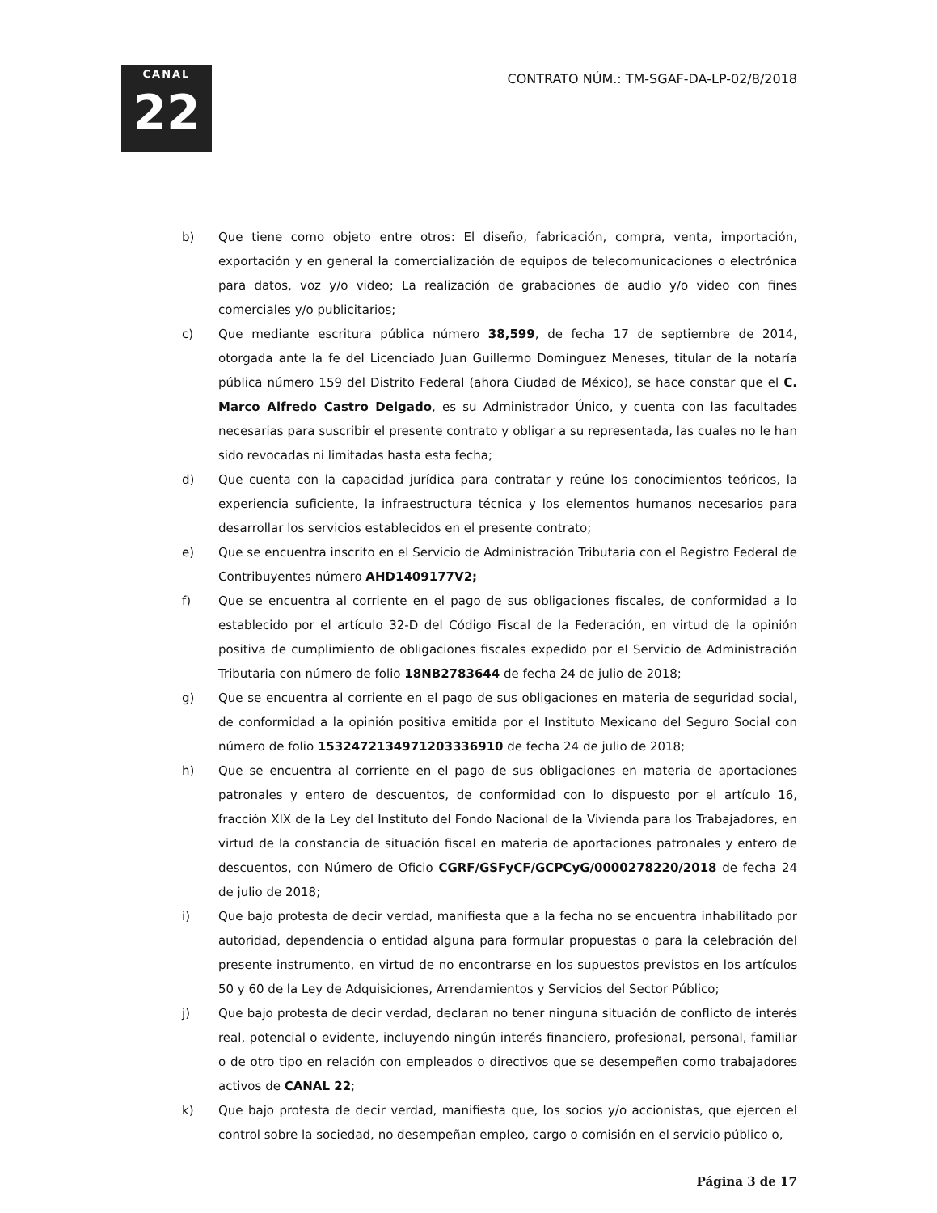CANAL
22
CONTRATO NÚM.: TM-SGAF-DA-LP-02/8/2018
b) Que tiene como objeto entre otros: El diseño, fabricación, compra, venta, importación, exportación y en general la comercialización de equipos de telecomunicaciones o electrónica para datos, voz y/o video; La realización de grabaciones de audio y/o video con fines comerciales y/o publicitarios;
c) Que mediante escritura pública número 38,599, de fecha 17 de septiembre de 2014, otorgada ante la fe del Licenciado Juan Guillermo Domínguez Meneses, titular de la notaría pública número 159 del Distrito Federal (ahora Ciudad de México), se hace constar que el C. Marco Alfredo Castro Delgado, es su Administrador Único, y cuenta con las facultades necesarias para suscribir el presente contrato y obligar a su representada, las cuales no le han sido revocadas ni limitadas hasta esta fecha;
d) Que cuenta con la capacidad jurídica para contratar y reúne los conocimientos teóricos, la experiencia suficiente, la infraestructura técnica y los elementos humanos necesarios para desarrollar los servicios establecidos en el presente contrato;
e) Que se encuentra inscrito en el Servicio de Administración Tributaria con el Registro Federal de Contribuyentes número AHD1409177V2;
f) Que se encuentra al corriente en el pago de sus obligaciones fiscales, de conformidad a lo establecido por el artículo 32-D del Código Fiscal de la Federación, en virtud de la opinión positiva de cumplimiento de obligaciones fiscales expedido por el Servicio de Administración Tributaria con número de folio 18NB2783644 de fecha 24 de julio de 2018;
g) Que se encuentra al corriente en el pago de sus obligaciones en materia de seguridad social, de conformidad a la opinión positiva emitida por el Instituto Mexicano del Seguro Social con número de folio 1532472134971203336910 de fecha 24 de julio de 2018;
h) Que se encuentra al corriente en el pago de sus obligaciones en materia de aportaciones patronales y entero de descuentos, de conformidad con lo dispuesto por el artículo 16, fracción XIX de la Ley del Instituto del Fondo Nacional de la Vivienda para los Trabajadores, en virtud de la constancia de situación fiscal en materia de aportaciones patronales y entero de descuentos, con Número de Oficio CGRF/GSFyCF/GCPCyG/0000278220/2018 de fecha 24 de julio de 2018;
i) Que bajo protesta de decir verdad, manifiesta que a la fecha no se encuentra inhabilitado por autoridad, dependencia o entidad alguna para formular propuestas o para la celebración del presente instrumento, en virtud de no encontrarse en los supuestos previstos en los artículos 50 y 60 de la Ley de Adquisiciones, Arrendamientos y Servicios del Sector Público;
j) Que bajo protesta de decir verdad, declaran no tener ninguna situación de conflicto de interés real, potencial o evidente, incluyendo ningún interés financiero, profesional, personal, familiar o de otro tipo en relación con empleados o directivos que se desempeñen como trabajadores activos de CANAL 22;
k) Que bajo protesta de decir verdad, manifiesta que, los socios y/o accionistas, que ejercen el control sobre la sociedad, no desempeñan empleo, cargo o comisión en el servicio público o,
Página 3 de 17